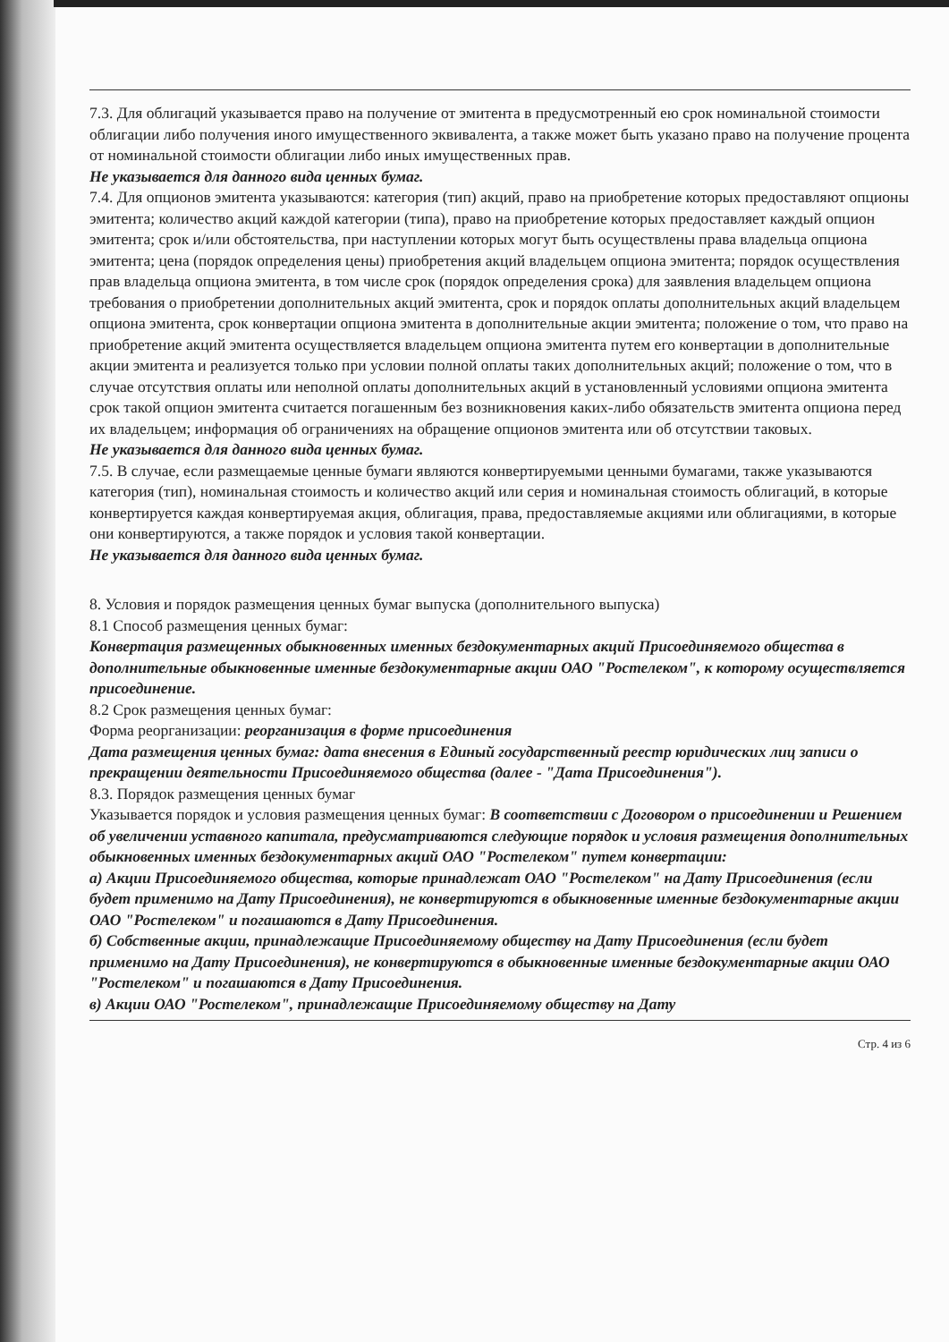7.3. Для облигаций указывается право на получение от эмитента в предусмотренный ею срок номинальной стоимости облигации либо получения иного имущественного эквивалента, а также может быть указано право на получение процента от номинальной стоимости облигации либо иных имущественных прав.
Не указывается для данного вида ценных бумаг.
7.4. Для опционов эмитента указываются: категория (тип) акций, право на приобретение которых предоставляют опционы эмитента; количество акций каждой категории (типа), право на приобретение которых предоставляет каждый опцион эмитента; срок и/или обстоятельства, при наступлении которых могут быть осуществлены права владельца опциона эмитента; цена (порядок определения цены) приобретения акций владельцем опциона эмитента; порядок осуществления прав владельца опциона эмитента, в том числе срок (порядок определения срока) для заявления владельцем опциона требования о приобретении дополнительных акций эмитента, срок и порядок оплаты дополнительных акций владельцем опциона эмитента, срок конвертации опциона эмитента в дополнительные акции эмитента; положение о том, что право на приобретение акций эмитента осуществляется владельцем опциона эмитента путем его конвертации в дополнительные акции эмитента и реализуется только при условии полной оплаты таких дополнительных акций; положение о том, что в случае отсутствия оплаты или неполной оплаты дополнительных акций в установленный условиями опциона эмитента срок такой опцион эмитента считается погашенным без возникновения каких-либо обязательств эмитента опциона перед их владельцем; информация об ограничениях на обращение опционов эмитента или об отсутствии таковых.
Не указывается для данного вида ценных бумаг.
7.5. В случае, если размещаемые ценные бумаги являются конвертируемыми ценными бумагами, также указываются категория (тип), номинальная стоимость и количество акций или серия и номинальная стоимость облигаций, в которые конвертируется каждая конвертируемая акция, облигация, права, предоставляемые акциями или облигациями, в которые они конвертируются, а также порядок и условия такой конвертации.
Не указывается для данного вида ценных бумаг.
8. Условия и порядок размещения ценных бумаг выпуска (дополнительного выпуска)
8.1 Способ размещения ценных бумаг:
Конвертация размещенных обыкновенных именных бездокументарных акций Присоединяемого общества в дополнительные обыкновенные именные бездокументарные акции ОАО "Ростелеком", к которому осуществляется присоединение.
8.2 Срок размещения ценных бумаг:
Форма реорганизации: реорганизация в форме присоединения
Дата размещения ценных бумаг: дата внесения в Единый государственный реестр юридических лиц записи о прекращении деятельности Присоединяемого общества (далее - "Дата Присоединения").
8.3. Порядок размещения ценных бумаг
Указывается порядок и условия размещения ценных бумаг: В соответствии с Договором о присоединении и Решением об увеличении уставного капитала, предусматриваются следующие порядок и условия размещения дополнительных обыкновенных именных бездокументарных акций ОАО "Ростелеком" путем конвертации:
а) Акции Присоединяемого общества, которые принадлежат ОАО "Ростелеком" на Дату Присоединения (если будет применимо на Дату Присоединения), не конвертируются в обыкновенные именные бездокументарные акции ОАО "Ростелеком" и погашаются в Дату Присоединения.
б) Собственные акции, принадлежащие Присоединяемому обществу на Дату Присоединения (если будет применимо на Дату Присоединения), не конвертируются в обыкновенные именные бездокументарные акции ОАО "Ростелеком" и погашаются в Дату Присоединения.
в) Акции ОАО "Ростелеком", принадлежащие Присоединяемому обществу на Дату
Стр. 4 из 6